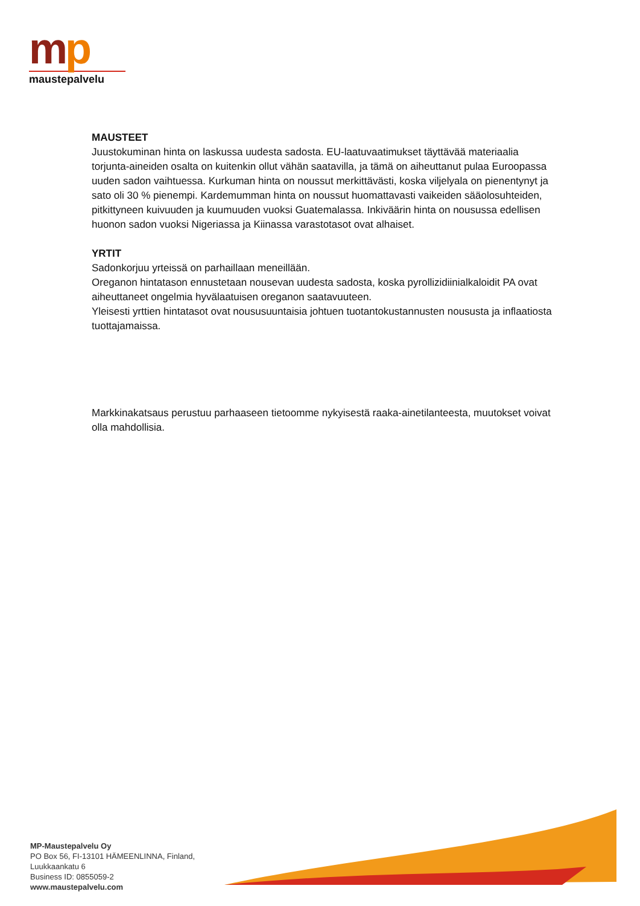mp
maustepalvelu
MAUSTEET
Juustokuminan hinta on laskussa uudesta sadosta. EU-laatuvaatimukset täyttävää materiaalia torjunta-aineiden osalta on kuitenkin ollut vähän saatavilla, ja tämä on aiheuttanut pulaa Euroopassa uuden sadon vaihtuessa. Kurkuman hinta on noussut merkittävästi, koska viljelyala on pienentynyt ja sato oli 30 % pienempi. Kardemumman hinta on noussut huomattavasti vaikeiden sääolosuhteiden, pitkittyneen kuivuuden ja kuumuuden vuoksi Guatemalassa. Inkiväärin hinta on nousussa edellisen huonon sadon vuoksi Nigeriassa ja Kiinassa varastotasot ovat alhaiset.
YRTIT
Sadonkorjuu yrteissä on parhaillaan meneillään.
Oreganon hintatason ennustetaan nousevan uudesta sadosta, koska pyrollizidiinialkaloidit PA ovat aiheuttaneet ongelmia hyvälaatuisen oreganon saatavuuteen.
Yleisesti yrttien hintatasot ovat noususuuntaisia johtuen tuotantokustannusten noususta ja inflaatiosta tuottajamaissa.
Markkinakatsaus perustuu parhaaseen tietoomme nykyisestä raaka-ainetilanteesta, muutokset voivat olla mahdollisia.
MP-Maustepalvelu Oy
PO Box 56, FI-13101 HÄMEENLINNA, Finland,
Luukkaankatu 6
Business ID: 0855059-2
www.maustepalvelu.com